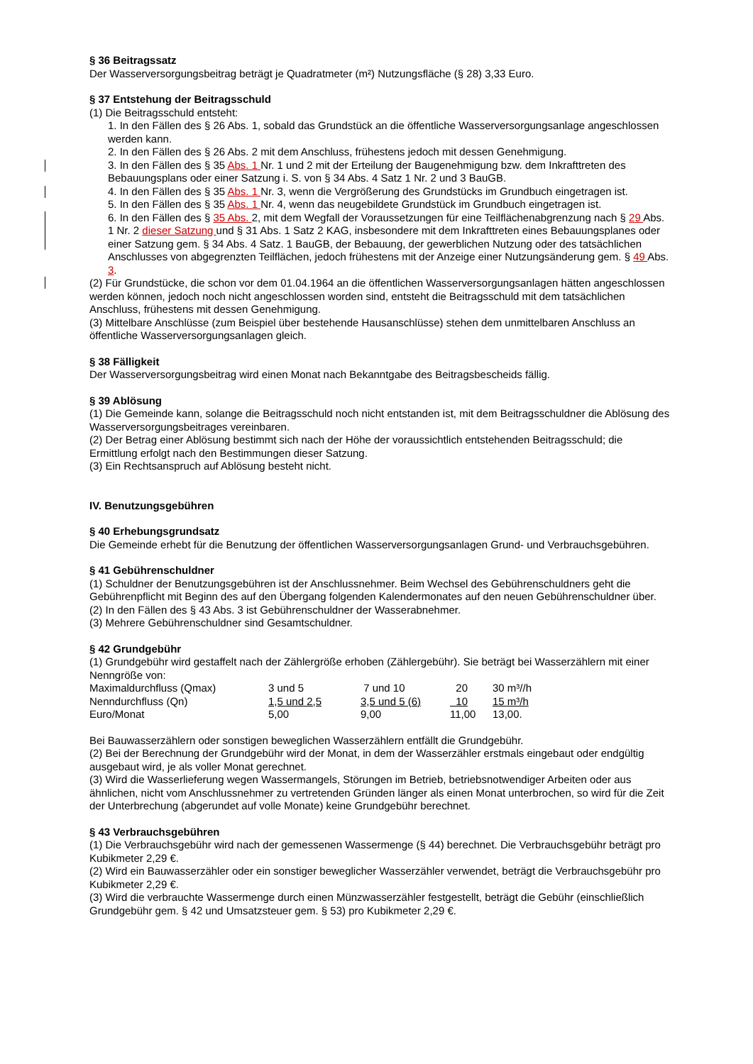§ 36 Beitragssatz
Der Wasserversorgungsbeitrag beträgt je Quadratmeter (m²) Nutzungsfläche (§ 28) 3,33 Euro.
§ 37 Entstehung der Beitragsschuld
(1) Die Beitragsschuld entsteht:
1. In den Fällen des § 26 Abs. 1, sobald das Grundstück an die öffentliche Wasserversorgungsanlage angeschlossen werden kann.
2. In den Fällen des § 26 Abs. 2 mit dem Anschluss, frühestens jedoch mit dessen Genehmigung.
3. In den Fällen des § 35 Abs. 1 Nr. 1 und 2 mit der Erteilung der Baugenehmigung bzw. dem Inkrafttreten des Bebauungsplans oder einer Satzung i. S. von § 34 Abs. 4 Satz 1 Nr. 2 und 3 BauGB.
4. In den Fällen des § 35 Abs. 1 Nr. 3, wenn die Vergrößerung des Grundstücks im Grundbuch eingetragen ist.
5. In den Fällen des § 35 Abs. 1 Nr. 4, wenn das neugebildete Grundstück im Grundbuch eingetragen ist.
6. In den Fällen des § 35 Abs. 2, mit dem Wegfall der Voraussetzungen für eine Teilflächenabgrenzung nach § 29 Abs. 1 Nr. 2 dieser Satzung und § 31 Abs. 1 Satz 2 KAG, insbesondere mit dem Inkrafttreten eines Bebauungsplanes oder einer Satzung gem. § 34 Abs. 4 Satz. 1 BauGB, der Bebauung, der gewerblichen Nutzung oder des tatsächlichen Anschlusses von abgegrenzten Teilflächen, jedoch frühestens mit der Anzeige einer Nutzungsänderung gem. § 49 Abs. 3.
(2) Für Grundstücke, die schon vor dem 01.04.1964 an die öffentlichen Wasserversorgungsanlagen hätten angeschlossen werden können, jedoch noch nicht angeschlossen worden sind, entsteht die Beitragsschuld mit dem tatsächlichen Anschluss, frühestens mit dessen Genehmigung.
(3) Mittelbare Anschlüsse (zum Beispiel über bestehende Hausanschlüsse) stehen dem unmittelbaren Anschluss an öffentliche Wasserversorgungsanlagen gleich.
§ 38 Fälligkeit
Der Wasserversorgungsbeitrag wird einen Monat nach Bekanntgabe des Beitragsbescheids fällig.
§ 39 Ablösung
(1) Die Gemeinde kann, solange die Beitragsschuld noch nicht entstanden ist, mit dem Beitragsschuldner die Ablösung des Wasserversorgungsbeitrages vereinbaren.
(2) Der Betrag einer Ablösung bestimmt sich nach der Höhe der voraussichtlich entstehenden Beitragsschuld; die Ermittlung erfolgt nach den Bestimmungen dieser Satzung.
(3) Ein Rechtsanspruch auf Ablösung besteht nicht.
IV. Benutzungsgebühren
§ 40 Erhebungsgrundsatz
Die Gemeinde erhebt für die Benutzung der öffentlichen Wasserversorgungsanlagen Grund- und Verbrauchsgebühren.
§ 41 Gebührenschuldner
(1) Schuldner der Benutzungsgebühren ist der Anschlussnehmer. Beim Wechsel des Gebührenschuldners geht die Gebührenpflicht mit Beginn des auf den Übergang folgenden Kalendermonates auf den neuen Gebührenschuldner über.
(2) In den Fällen des § 43 Abs. 3 ist Gebührenschuldner der Wasserabnehmer.
(3) Mehrere Gebührenschuldner sind Gesamtschuldner.
§ 42 Grundgebühr
(1) Grundgebühr wird gestaffelt nach der Zählergröße erhoben (Zählergebühr). Sie beträgt bei Wasserzählern mit einer Nenngröße von:
| Maximaldurchfluss (Qmax) | 3 und 5 | 7 und 10 | 20 | 30 m³//h |
| Nenndurchfluss (Qn) | 1,5 und 2,5 | 3,5 und 5 (6) | 10 | 15 m³/h |
| Euro/Monat | 5,00 | 9,00 | 11,00 | 13,00. |
Bei Bauwasserzählern oder sonstigen beweglichen Wasserzählern entfällt die Grundgebühr.
(2) Bei der Berechnung der Grundgebühr wird der Monat, in dem der Wasserzähler erstmals eingebaut oder endgültig ausgebaut wird, je als voller Monat gerechnet.
(3) Wird die Wasserlieferung wegen Wassermangels, Störungen im Betrieb, betriebsnotwendiger Arbeiten oder aus ähnlichen, nicht vom Anschlussnehmer zu vertretenden Gründen länger als einen Monat unterbrochen, so wird für die Zeit der Unterbrechung (abgerundet auf volle Monate) keine Grundgebühr berechnet.
§ 43 Verbrauchsgebühren
(1) Die Verbrauchsgebühr wird nach der gemessenen Wassermenge (§ 44) berechnet. Die Verbrauchsgebühr beträgt pro Kubikmeter 2,29 €.
(2) Wird ein Bauwasserzähler oder ein sonstiger beweglicher Wasserzähler verwendet, beträgt die Verbrauchsgebühr pro Kubikmeter 2,29 €.
(3) Wird die verbrauchte Wassermenge durch einen Münzwasserzähler festgestellt, beträgt die Gebühr (einschließlich Grundgebühr gem. § 42 und Umsatzsteuer gem. § 53) pro Kubikmeter 2,29 €.